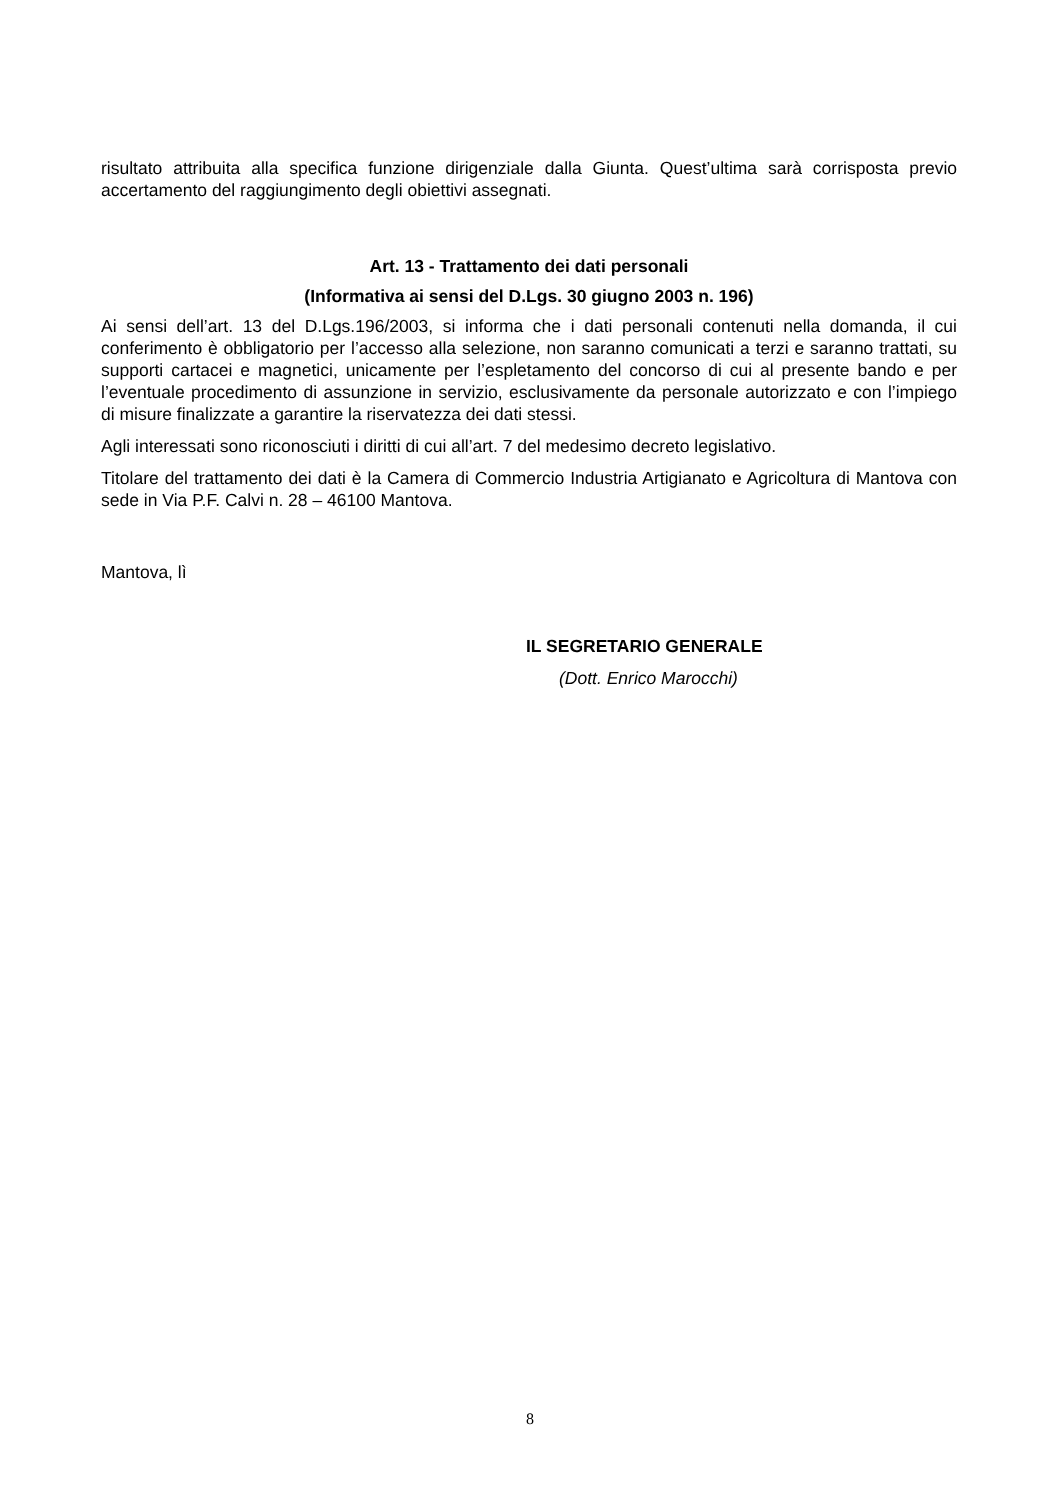risultato attribuita alla specifica funzione dirigenziale dalla Giunta. Quest’ultima sarà corrisposta previo accertamento del raggiungimento degli obiettivi assegnati.
Art. 13 - Trattamento dei dati personali
(Informativa ai sensi del D.Lgs. 30 giugno 2003 n. 196)
Ai sensi dell’art. 13 del D.Lgs.196/2003, si informa che i dati personali contenuti nella domanda, il cui conferimento è obbligatorio per l’accesso alla selezione, non saranno comunicati a terzi e saranno trattati, su supporti cartacei e magnetici, unicamente per l’espletamento del concorso di cui al presente bando e per l’eventuale procedimento di assunzione in servizio, esclusivamente da personale autorizzato e con l’impiego di misure finalizzate a garantire la riservatezza dei dati stessi.
Agli interessati sono riconosciuti i diritti di cui all’art. 7 del medesimo decreto legislativo.
Titolare del trattamento dei dati è la Camera di Commercio Industria Artigianato e Agricoltura di Mantova con sede in Via P.F. Calvi n. 28 – 46100 Mantova.
Mantova, lì
IL SEGRETARIO GENERALE
(Dott. Enrico Marocchi)
8